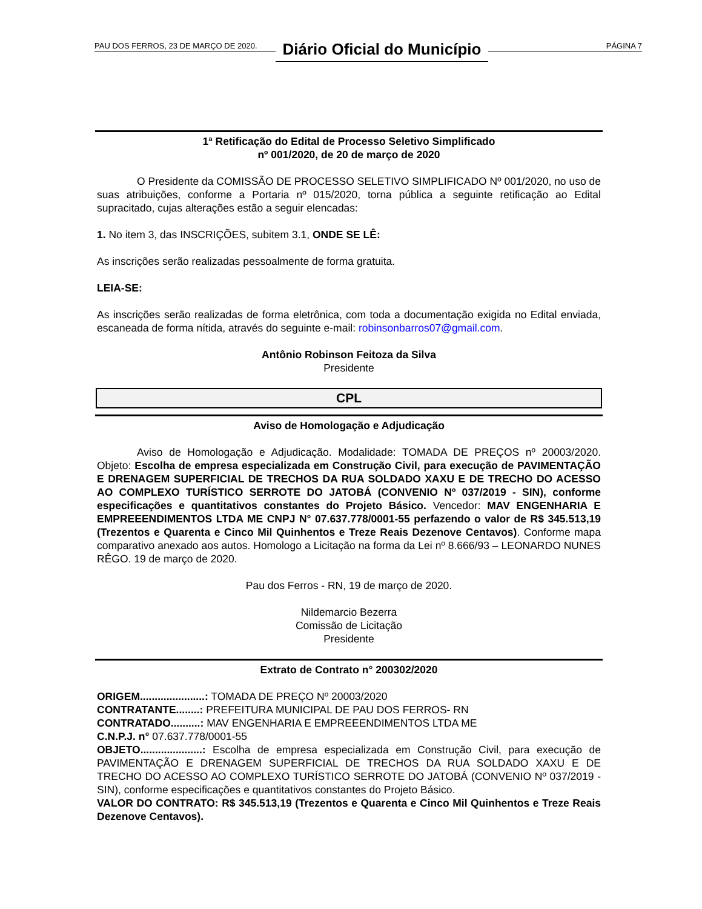PAU DOS FERROS, 23 DE MARÇO DE 2020. Diário Oficial do Município PÁGINA 7
1ª Retificação do Edital de Processo Seletivo Simplificado
nº 001/2020, de 20 de março de 2020
O Presidente da COMISSÃO DE PROCESSO SELETIVO SIMPLIFICADO Nº 001/2020, no uso de suas atribuições, conforme a Portaria nº 015/2020, torna pública a seguinte retificação ao Edital supracitado, cujas alterações estão a seguir elencadas:
1. No item 3, das INSCRIÇÕES, subitem 3.1, ONDE SE LÊ:
As inscrições serão realizadas pessoalmente de forma gratuita.
LEIA-SE:
As inscrições serão realizadas de forma eletrônica, com toda a documentação exigida no Edital enviada, escaneada de forma nítida, através do seguinte e-mail: robinsonbarros07@gmail.com.
Antônio Robinson Feitoza da Silva
Presidente
CPL
Aviso de Homologação e Adjudicação
Aviso de Homologação e Adjudicação. Modalidade: TOMADA DE PREÇOS nº 20003/2020. Objeto: Escolha de empresa especializada em Construção Civil, para execução de PAVIMENTAÇÃO E DRENAGEM SUPERFICIAL DE TRECHOS DA RUA SOLDADO XAXU E DE TRECHO DO ACESSO AO COMPLEXO TURÍSTICO SERROTE DO JATOBÁ (CONVENIO Nº 037/2019 - SIN), conforme especificações e quantitativos constantes do Projeto Básico. Vencedor: MAV ENGENHARIA E EMPREEENDIMENTOS LTDA ME CNPJ N° 07.637.778/0001-55 perfazendo o valor de R$ 345.513,19 (Trezentos e Quarenta e Cinco Mil Quinhentos e Treze Reais Dezenove Centavos). Conforme mapa comparativo anexado aos autos. Homologo a Licitação na forma da Lei nº 8.666/93 – LEONARDO NUNES RÊGO. 19 de março de 2020.
Pau dos Ferros - RN, 19 de março de 2020.
Nildemarcio Bezerra
Comissão de Licitação
Presidente
Extrato de Contrato n° 200302/2020
ORIGEM......................: TOMADA DE PREÇO Nº 20003/2020
CONTRATANTE........: PREFEITURA MUNICIPAL DE PAU DOS FERROS- RN
CONTRATADO..........: MAV ENGENHARIA E EMPREEENDIMENTOS LTDA ME
C.N.P.J. n° 07.637.778/0001-55
OBJETO.....................: Escolha de empresa especializada em Construção Civil, para execução de PAVIMENTAÇÃO E DRENAGEM SUPERFICIAL DE TRECHOS DA RUA SOLDADO XAXU E DE TRECHO DO ACESSO AO COMPLEXO TURÍSTICO SERROTE DO JATOBÁ (CONVENIO Nº 037/2019 - SIN), conforme especificações e quantitativos constantes do Projeto Básico.
VALOR DO CONTRATO: R$ 345.513,19 (Trezentos e Quarenta e Cinco Mil Quinhentos e Treze Reais Dezenove Centavos).